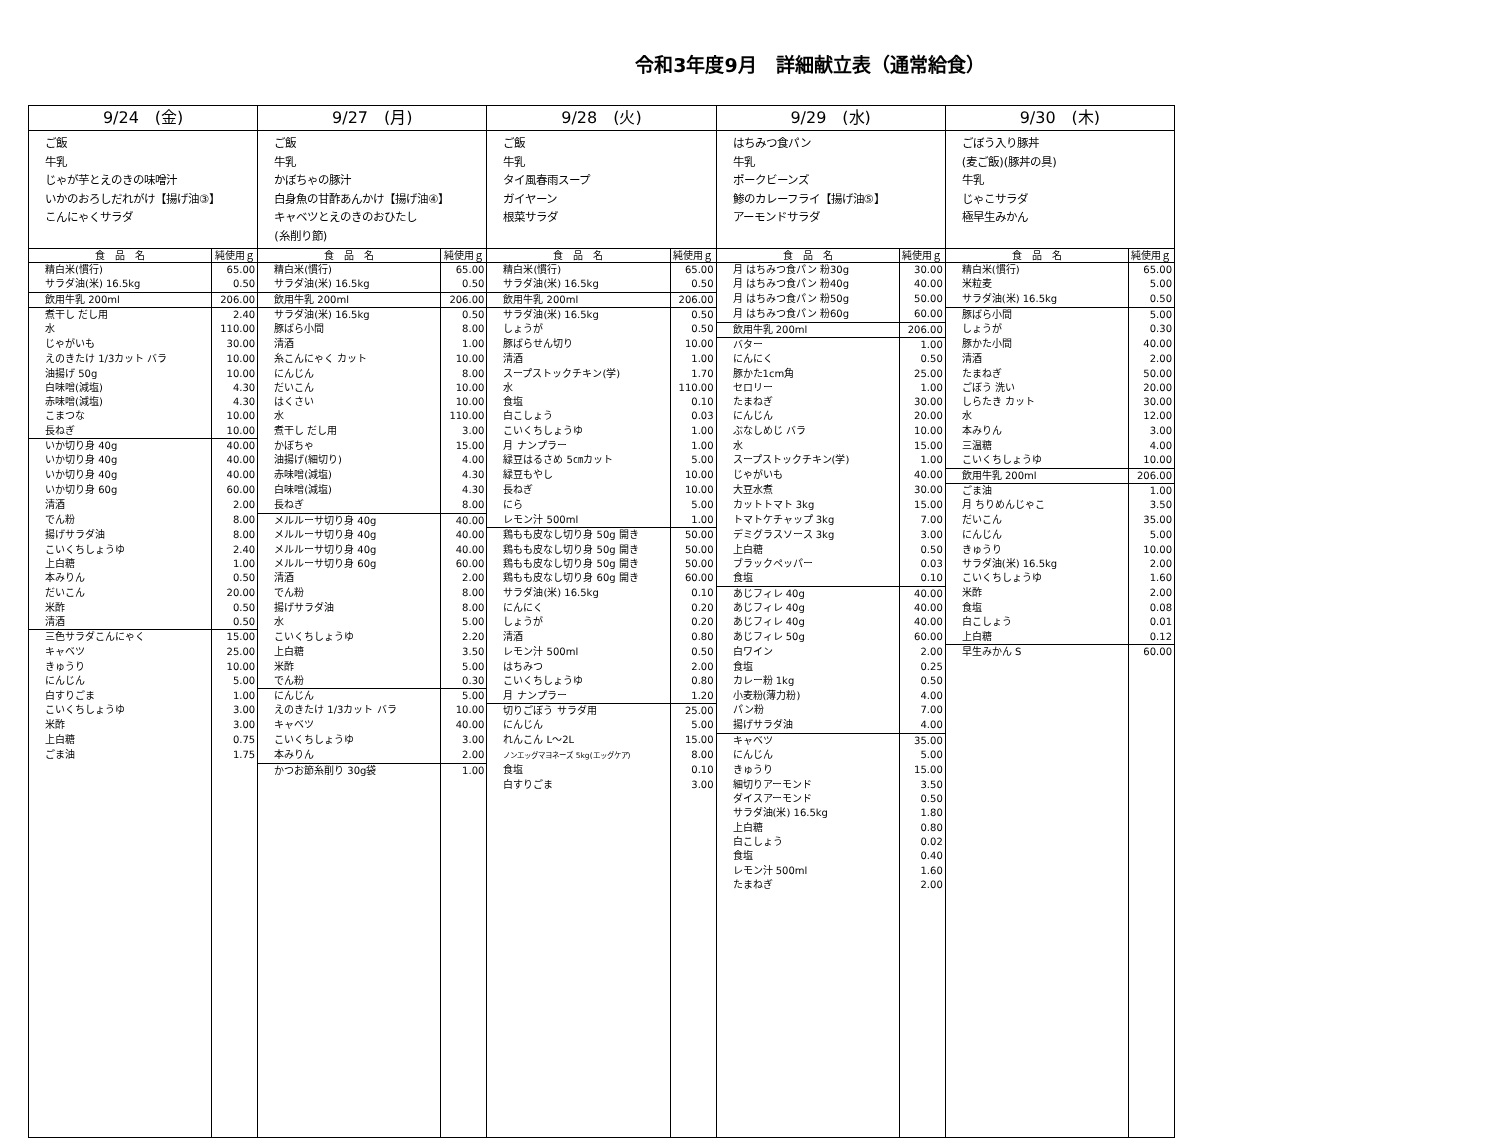令和3年度9月　詳細献立表（通常給食）
| 9/24 (金) | | 9/27 (月) | | 9/28 (火) | | 9/29 (水) | | 9/30 (木) | |
| --- | --- | --- | --- | --- | --- | --- | --- | --- | --- |
| ご飯 牛乳 じゃが芋とえのきの味噌汁 いかのおろしだれがけ【揚げ油③】 こんにゃくサラダ | | ご飯 牛乳 かぼちゃの豚汁 白身魚の甘酢あんかけ【揚げ油④】 キャベツとえのきのおひたし (糸削り節) | | ご飯 牛乳 タイ風春雨スープ ガイヤーン 根菜サラダ | | はちみつ食パン 牛乳 ポークビーンズ 鯵のカレーフライ【揚げ油⑤】 アーモンドサラダ | | ごぼう入り豚丼 (麦ご飯)(豚丼の具) 牛乳 じゃこサラダ 極早生みかん | |
| 食 品 名 | 純使用ｇ | 食 品 名 | 純使用ｇ | 食 品 名 | 純使用ｇ | 食 品 名 | 純使用ｇ | 食 品 名 | 純使用ｇ |
| 精白米(慣行) | 65.00 | 精白米(慣行) | 65.00 | 精白米(慣行) | 65.00 | 月 はちみつ食パン 粉30g | 30.00 | 精白米(慣行) | 65.00 |
| サラダ油(米) 16.5kg | 0.50 | サラダ油(米) 16.5kg | 0.50 | サラダ油(米) 16.5kg | 0.50 | 月 はちみつ食パン 粉40g | 40.00 | 米粒麦 | 5.00 |
| 飲用牛乳 200ml | 206.00 | 飲用牛乳 200ml | 206.00 | 飲用牛乳 200ml | 206.00 | 月 はちみつ食パン 粉50g | 50.00 | サラダ油(米) 16.5kg | 0.50 |
| 煮干し だし用 | 2.40 | サラダ油(米) 16.5kg | 0.50 | サラダ油(米) 16.5kg | 0.50 | 月 はちみつ食パン 粉60g | 60.00 | 豚ばら小間 | 5.00 |
| 水 | 110.00 | 豚ばら小間 | 8.00 | しょうが | 0.50 | 飲用牛乳 200ml | 206.00 | しょうが | 0.30 |
| じゃがいも | 30.00 | 清酒 | 1.00 | 豚ばらせん切り | 10.00 | バター | 1.00 | 豚かた小間 | 40.00 |
| えのきたけ 1/3カット バラ | 10.00 | 糸こんにゃく カット | 10.00 | 清酒 | 1.00 | にんにく | 0.50 | 清酒 | 2.00 |
| 油揚げ 50g | 10.00 | にんじん | 8.00 | スープストックチキン(学) | 1.70 | 豚かた1cm角 | 25.00 | たまねぎ | 50.00 |
| 白味噌(減塩) | 4.30 | だいこん | 10.00 | 水 | 110.00 | セロリー | 1.00 | ごぼう 洗い | 20.00 |
| 赤味噌(減塩) | 4.30 | はくさい | 10.00 | 食塩 | 0.10 | たまねぎ | 30.00 | しらたき カット | 30.00 |
| こまつな | 10.00 | 水 | 110.00 | 白こしょう | 0.03 | にんじん | 20.00 | 水 | 12.00 |
| 長ねぎ | 10.00 | 煮干し だし用 | 3.00 | こいくちしょうゆ | 1.00 | ぶなしめじ バラ | 10.00 | 本みりん | 3.00 |
| いか切り身 40g | 40.00 | かぼちゃ | 15.00 | 月 ナンプラー | 1.00 | 水 | 15.00 | 三温糖 | 4.00 |
| いか切り身 40g | 40.00 | 油揚げ(細切り) | 4.00 | 緑豆はるさめ 5㎝カット | 5.00 | スープストックチキン(学) | 1.00 | こいくちしょうゆ | 10.00 |
| いか切り身 40g | 40.00 | 赤味噌(減塩) | 4.30 | 緑豆もやし | 10.00 | じゃがいも | 40.00 | 飲用牛乳 200ml | 206.00 |
| いか切り身 60g | 60.00 | 白味噌(減塩) | 4.30 | 長ねぎ | 10.00 | 大豆水煮 | 30.00 | ごま油 | 1.00 |
| 清酒 | 2.00 | 長ねぎ | 8.00 | にら | 5.00 | カットトマト 3kg | 15.00 | 月 ちりめんじゃこ | 3.50 |
| でん粉 | 8.00 | メルルーサ切り身 40g | 40.00 | レモン汁 500ml | 1.00 | トマトケチャップ 3kg | 7.00 | だいこん | 35.00 |
| 揚げサラダ油 | 8.00 | メルルーサ切り身 40g | 40.00 | 鶏もも皮なし切り身 50g 開き | 50.00 | デミグラスソース 3kg | 3.00 | にんじん | 5.00 |
| こいくちしょうゆ | 2.40 | メルルーサ切り身 40g | 40.00 | 鶏もも皮なし切り身 50g 開き | 50.00 | 上白糖 | 0.50 | きゅうり | 10.00 |
| 上白糖 | 1.00 | メルルーサ切り身 60g | 60.00 | 鶏もも皮なし切り身 50g 開き | 50.00 | ブラックペッパー | 0.03 | サラダ油(米) 16.5kg | 2.00 |
| 本みりん | 0.50 | 清酒 | 2.00 | 鶏もも皮なし切り身 60g 開き | 60.00 | 食塩 | 0.10 | こいくちしょうゆ | 1.60 |
| だいこん | 20.00 | でん粉 | 8.00 | サラダ油(米) 16.5kg | 0.10 | あじフィレ 40g | 40.00 | 米酢 | 2.00 |
| 米酢 | 0.50 | 揚げサラダ油 | 8.00 | にんにく | 0.20 | あじフィレ 40g | 40.00 | 食塩 | 0.08 |
| 清酒 | 0.50 | 水 | 5.00 | しょうが | 0.20 | あじフィレ 40g | 40.00 | 白こしょう | 0.01 |
| 三色サラダこんにゃく | 15.00 | こいくちしょうゆ | 2.20 | 清酒 | 0.80 | あじフィレ 50g | 60.00 | 上白糖 | 0.12 |
| キャベツ | 25.00 | 上白糖 | 3.50 | レモン汁 500ml | 0.50 | 白ワイン | 2.00 | 早生みかん S | 60.00 |
| きゅうり | 10.00 | 米酢 | 5.00 | はちみつ | 2.00 | 食塩 | 0.25 | | |
| にんじん | 5.00 | でん粉 | 0.30 | こいくちしょうゆ | 0.80 | カレー粉 1kg | 0.50 | | |
| 白すりごま | 1.00 | にんじん | 5.00 | 月 ナンプラー | 1.20 | 小麦粉(薄力粉) | 4.00 | | |
| こいくちしょうゆ | 3.00 | えのきたけ 1/3カット バラ | 10.00 | 切りごぼう サラダ用 | 25.00 | パン粉 | 7.00 | | |
| 米酢 | 3.00 | キャベツ | 40.00 | にんじん | 5.00 | 揚げサラダ油 | 4.00 | | |
| 上白糖 | 0.75 | こいくちしょうゆ | 3.00 | れんこん L～2L | 15.00 | キャベツ | 35.00 | | |
| ごま油 | 1.75 | 本みりん | 2.00 | ノンエッグマヨネーズ 5kg(エッグケア) | 8.00 | にんじん | 5.00 | | |
| | | かつお節糸削り 30g袋 | 1.00 | 食塩 | 0.10 | きゅうり | 15.00 | | |
| | | | | 白すりごま | 3.00 | 細切りアーモンド | 3.50 | | |
| | | | | | | ダイスアーモンド | 0.50 | | |
| | | | | | | サラダ油(米) 16.5kg | 1.80 | | |
| | | | | | | 上白糖 | 0.80 | | |
| | | | | | | 白こしょう | 0.02 | | |
| | | | | | | 食塩 | 0.40 | | |
| | | | | | | レモン汁 500ml | 1.60 | | |
| | | | | | | たまねぎ | 2.00 | | |